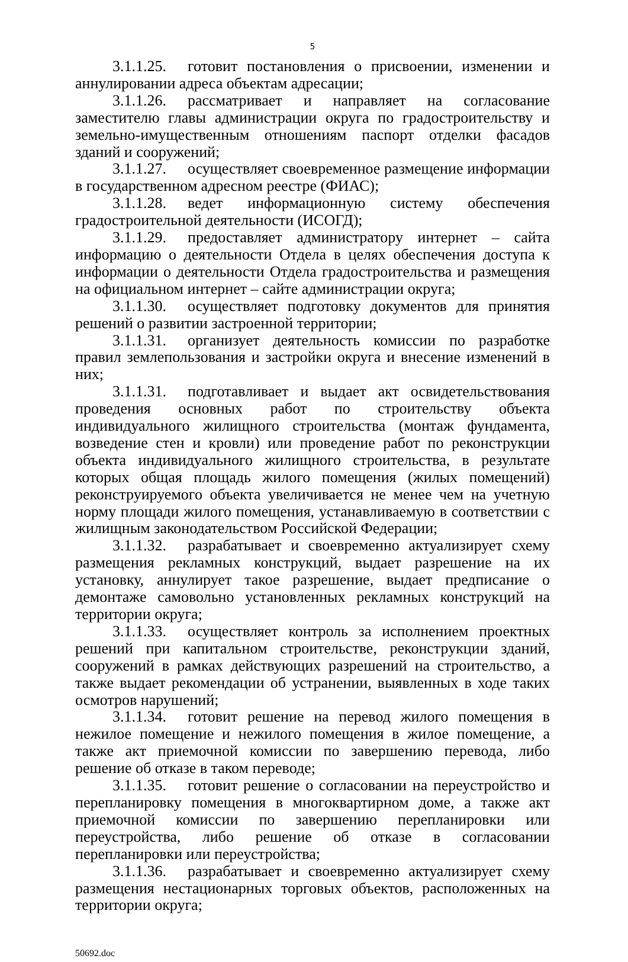5
3.1.1.25. готовит постановления о присвоении, изменении и аннулировании адреса объектам адресации;
3.1.1.26. рассматривает и направляет на согласование заместителю главы администрации округа по градостроительству и земельно-имущественным отношениям паспорт отделки фасадов зданий и сооружений;
3.1.1.27. осуществляет своевременное размещение информации в государственном адресном реестре (ФИАС);
3.1.1.28. ведет информационную систему обеспечения градостроительной деятельности (ИСОГД);
3.1.1.29. предоставляет администратору интернет – сайта информацию о деятельности Отдела в целях обеспечения доступа к информации о деятельности Отдела градостроительства и размещения на официальном интернет – сайте администрации округа;
3.1.1.30. осуществляет подготовку документов для принятия решений о развитии застроенной территории;
3.1.1.31. организует деятельность комиссии по разработке правил землепользования и застройки округа и внесение изменений в них;
3.1.1.31. подготавливает и выдает акт освидетельствования проведения основных работ по строительству объекта индивидуального жилищного строительства (монтаж фундамента, возведение стен и кровли) или проведение работ по реконструкции объекта индивидуального жилищного строительства, в результате которых общая площадь жилого помещения (жилых помещений) реконструируемого объекта увеличивается не менее чем на учетную норму площади жилого помещения, устанавливаемую в соответствии с жилищным законодательством Российской Федерации;
3.1.1.32. разрабатывает и своевременно актуализирует схему размещения рекламных конструкций, выдает разрешение на их установку, аннулирует такое разрешение, выдает предписание о демонтаже самовольно установленных рекламных конструкций на территории округа;
3.1.1.33. осуществляет контроль за исполнением проектных решений при капитальном строительстве, реконструкции зданий, сооружений в рамках действующих разрешений на строительство, а также выдает рекомендации об устранении, выявленных в ходе таких осмотров нарушений;
3.1.1.34. готовит решение на перевод жилого помещения в нежилое помещение и нежилого помещения в жилое помещение, а также акт приемочной комиссии по завершению перевода, либо решение об отказе в таком переводе;
3.1.1.35. готовит решение о согласовании на переустройство и перепланировку помещения в многоквартирном доме, а также акт приемочной комиссии по завершению перепланировки или переустройства, либо решение об отказе в согласовании перепланировки или переустройства;
3.1.1.36. разрабатывает и своевременно актуализирует схему размещения нестационарных торговых объектов, расположенных на территории округа;
50692.doc